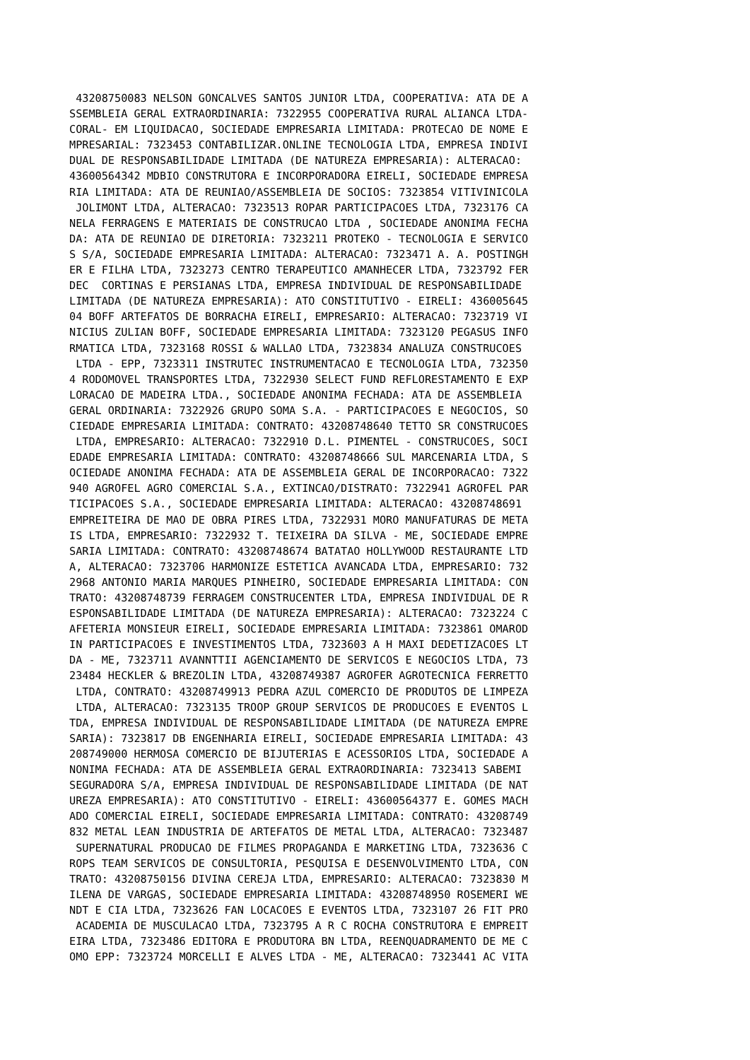43208750083 NELSON GONCALVES SANTOS JUNIOR LTDA, COOPERATIVA: ATA DE A
SSEMBLEIA GERAL EXTRAORDINARIA: 7322955 COOPERATIVA RURAL ALIANCA LTDA-
CORAL- EM LIQUIDACAO, SOCIEDADE EMPRESARIA LIMITADA: PROTECAO DE NOME E
MPRESARIAL: 7323453 CONTABILIZAR.ONLINE TECNOLOGIA LTDA, EMPRESA INDIVI
DUAL DE RESPONSABILIDADE LIMITADA (DE NATUREZA EMPRESARIA): ALTERACAO: 
43600564342 MDBIO CONSTRUTORA E INCORPORADORA EIRELI, SOCIEDADE EMPRESA
RIA LIMITADA: ATA DE REUNIAO/ASSEMBLEIA DE SOCIOS: 7323854 VITIVINICOLA
 JOLIMONT LTDA, ALTERACAO: 7323513 ROPAR PARTICIPACOES LTDA, 7323176 CA
NELA FERRAGENS E MATERIAIS DE CONSTRUCAO LTDA , SOCIEDADE ANONIMA FECHA
DA: ATA DE REUNIAO DE DIRETORIA: 7323211 PROTEKO - TECNOLOGIA E SERVICO
S S/A, SOCIEDADE EMPRESARIA LIMITADA: ALTERACAO: 7323471 A. A. POSTINGH
ER E FILHA LTDA, 7323273 CENTRO TERAPEUTICO AMANHECER LTDA, 7323792 FER
DEC  CORTINAS E PERSIANAS LTDA, EMPRESA INDIVIDUAL DE RESPONSABILIDADE 
LIMITADA (DE NATUREZA EMPRESARIA): ATO CONSTITUTIVO - EIRELI: 436005645
04 BOFF ARTEFATOS DE BORRACHA EIRELI, EMPRESARIO: ALTERACAO: 7323719 VI
NICIUS ZULIAN BOFF, SOCIEDADE EMPRESARIA LIMITADA: 7323120 PEGASUS INFO
RMATICA LTDA, 7323168 ROSSI & WALLAO LTDA, 7323834 ANALUZA CONSTRUCOES
 LTDA - EPP, 7323311 INSTRUTEC INSTRUMENTACAO E TECNOLOGIA LTDA, 732350
4 RODOMOVEL TRANSPORTES LTDA, 7322930 SELECT FUND REFLORESTAMENTO E EXP
LORACAO DE MADEIRA LTDA., SOCIEDADE ANONIMA FECHADA: ATA DE ASSEMBLEIA 
GERAL ORDINARIA: 7322926 GRUPO SOMA S.A. - PARTICIPACOES E NEGOCIOS, SO
CIEDADE EMPRESARIA LIMITADA: CONTRATO: 43208748640 TETTO SR CONSTRUCOES
 LTDA, EMPRESARIO: ALTERACAO: 7322910 D.L. PIMENTEL - CONSTRUCOES, SOCI
EDADE EMPRESARIA LIMITADA: CONTRATO: 43208748666 SUL MARCENARIA LTDA, S
OCIEDADE ANONIMA FECHADA: ATA DE ASSEMBLEIA GERAL DE INCORPORACAO: 7322
940 AGROFEL AGRO COMERCIAL S.A., EXTINCAO/DISTRATO: 7322941 AGROFEL PAR
TICIPACOES S.A., SOCIEDADE EMPRESARIA LIMITADA: ALTERACAO: 43208748691 
EMPREITEIRA DE MAO DE OBRA PIRES LTDA, 7322931 MORO MANUFATURAS DE META
IS LTDA, EMPRESARIO: 7322932 T. TEIXEIRA DA SILVA - ME, SOCIEDADE EMPRE
SARIA LIMITADA: CONTRATO: 43208748674 BATATAO HOLLYWOOD RESTAURANTE LTD
A, ALTERACAO: 7323706 HARMONIZE ESTETICA AVANCADA LTDA, EMPRESARIO: 732
2968 ANTONIO MARIA MARQUES PINHEIRO, SOCIEDADE EMPRESARIA LIMITADA: CON
TRATO: 43208748739 FERRAGEM CONSTRUCENTER LTDA, EMPRESA INDIVIDUAL DE R
ESPONSABILIDADE LIMITADA (DE NATUREZA EMPRESARIA): ALTERACAO: 7323224 C
AFETERIA MONSIEUR EIRELI, SOCIEDADE EMPRESARIA LIMITADA: 7323861 OMAROD
IN PARTICIPACOES E INVESTIMENTOS LTDA, 7323603 A H MAXI DEDETIZACOES LT
DA - ME, 7323711 AVANNTTII AGENCIAMENTO DE SERVICOS E NEGOCIOS LTDA, 73
23484 HECKLER & BREZOLIN LTDA, 43208749387 AGROFER AGROTECNICA FERRETTO
 LTDA, CONTRATO: 43208749913 PEDRA AZUL COMERCIO DE PRODUTOS DE LIMPEZA
 LTDA, ALTERACAO: 7323135 TROOP GROUP SERVICOS DE PRODUCOES E EVENTOS L
TDA, EMPRESA INDIVIDUAL DE RESPONSABILIDADE LIMITADA (DE NATUREZA EMPRE
SARIA): 7323817 DB ENGENHARIA EIRELI, SOCIEDADE EMPRESARIA LIMITADA: 43
208749000 HERMOSA COMERCIO DE BIJUTERIAS E ACESSORIOS LTDA, SOCIEDADE A
NONIMA FECHADA: ATA DE ASSEMBLEIA GERAL EXTRAORDINARIA: 7323413 SABEMI 
SEGURADORA S/A, EMPRESA INDIVIDUAL DE RESPONSABILIDADE LIMITADA (DE NAT
UREZA EMPRESARIA): ATO CONSTITUTIVO - EIRELI: 43600564377 E. GOMES MACH
ADO COMERCIAL EIRELI, SOCIEDADE EMPRESARIA LIMITADA: CONTRATO: 43208749
832 METAL LEAN INDUSTRIA DE ARTEFATOS DE METAL LTDA, ALTERACAO: 7323487
 SUPERNATURAL PRODUCAO DE FILMES PROPAGANDA E MARKETING LTDA, 7323636 C
ROPS TEAM SERVICOS DE CONSULTORIA, PESQUISA E DESENVOLVIMENTO LTDA, CON
TRATO: 43208750156 DIVINA CEREJA LTDA, EMPRESARIO: ALTERACAO: 7323830 M
ILENA DE VARGAS, SOCIEDADE EMPRESARIA LIMITADA: 43208748950 ROSEMERI WE
NDT E CIA LTDA, 7323626 FAN LOCACOES E EVENTOS LTDA, 7323107 26 FIT PRO
 ACADEMIA DE MUSCULACAO LTDA, 7323795 A R C ROCHA CONSTRUTORA E EMPREIT
EIRA LTDA, 7323486 EDITORA E PRODUTORA BN LTDA, REENQUADRAMENTO DE ME C
OMO EPP: 7323724 MORCELLI E ALVES LTDA - ME, ALTERACAO: 7323441 AC VITA